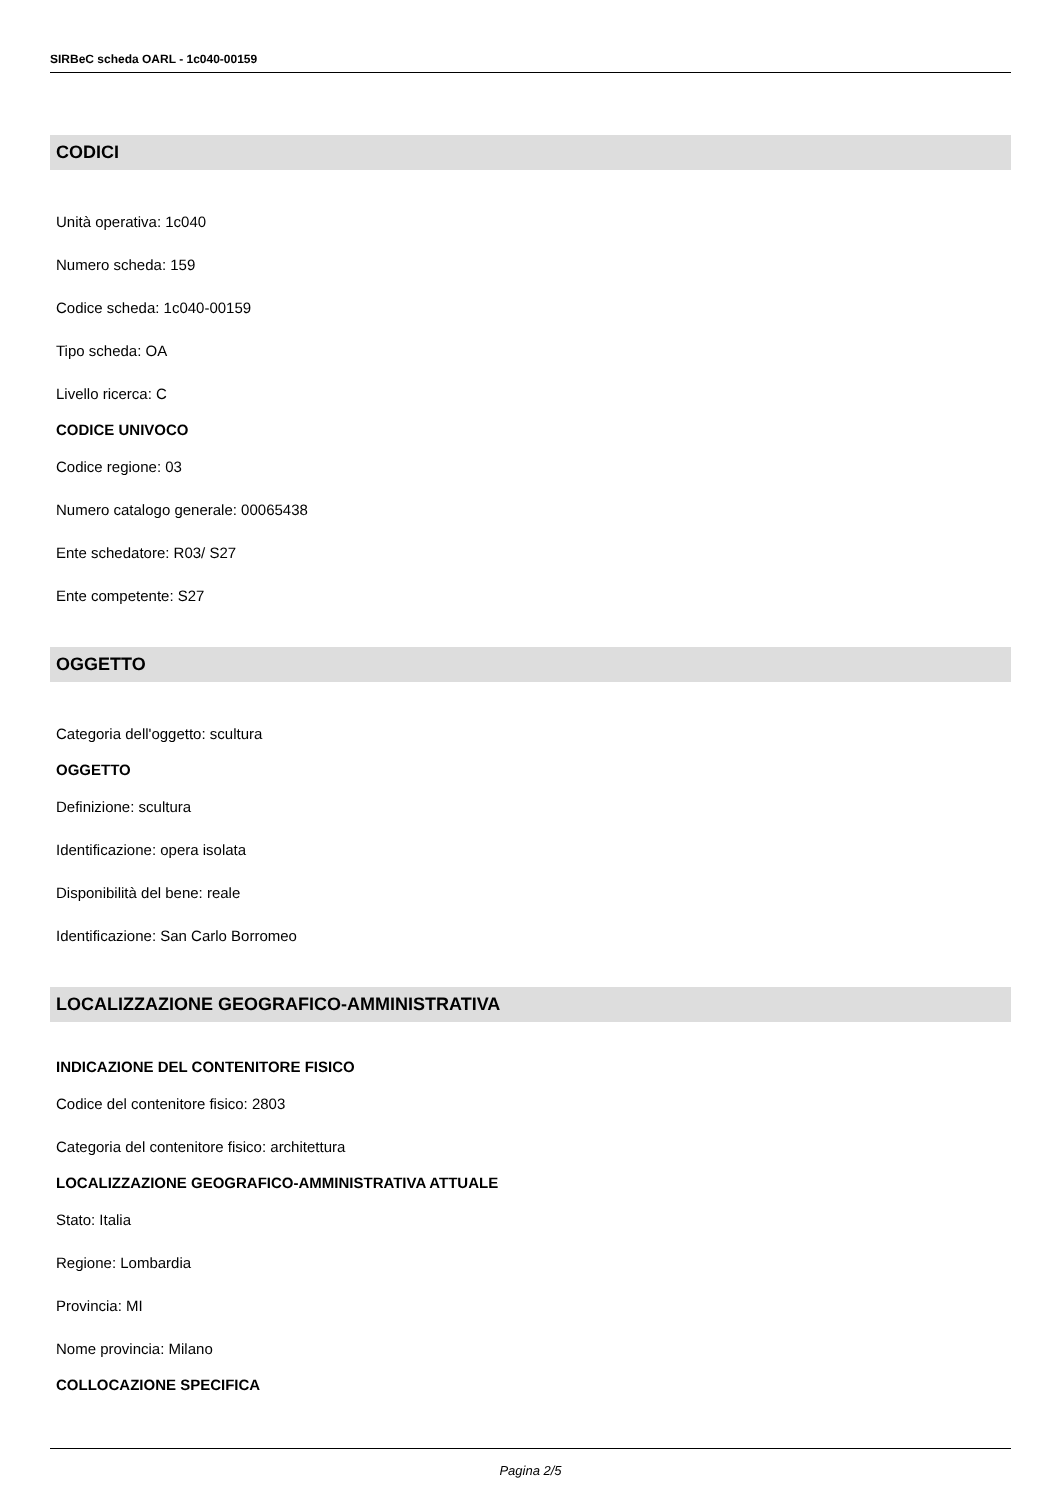SIRBeC scheda OARL - 1c040-00159
CODICI
Unità operativa: 1c040
Numero scheda: 159
Codice scheda: 1c040-00159
Tipo scheda: OA
Livello ricerca: C
CODICE UNIVOCO
Codice regione: 03
Numero catalogo generale: 00065438
Ente schedatore: R03/ S27
Ente competente: S27
OGGETTO
Categoria dell'oggetto: scultura
OGGETTO
Definizione: scultura
Identificazione: opera isolata
Disponibilità del bene: reale
Identificazione: San Carlo Borromeo
LOCALIZZAZIONE GEOGRAFICO-AMMINISTRATIVA
INDICAZIONE DEL CONTENITORE FISICO
Codice del contenitore fisico: 2803
Categoria del contenitore fisico: architettura
LOCALIZZAZIONE GEOGRAFICO-AMMINISTRATIVA ATTUALE
Stato: Italia
Regione: Lombardia
Provincia: MI
Nome provincia: Milano
COLLOCAZIONE SPECIFICA
Pagina 2/5